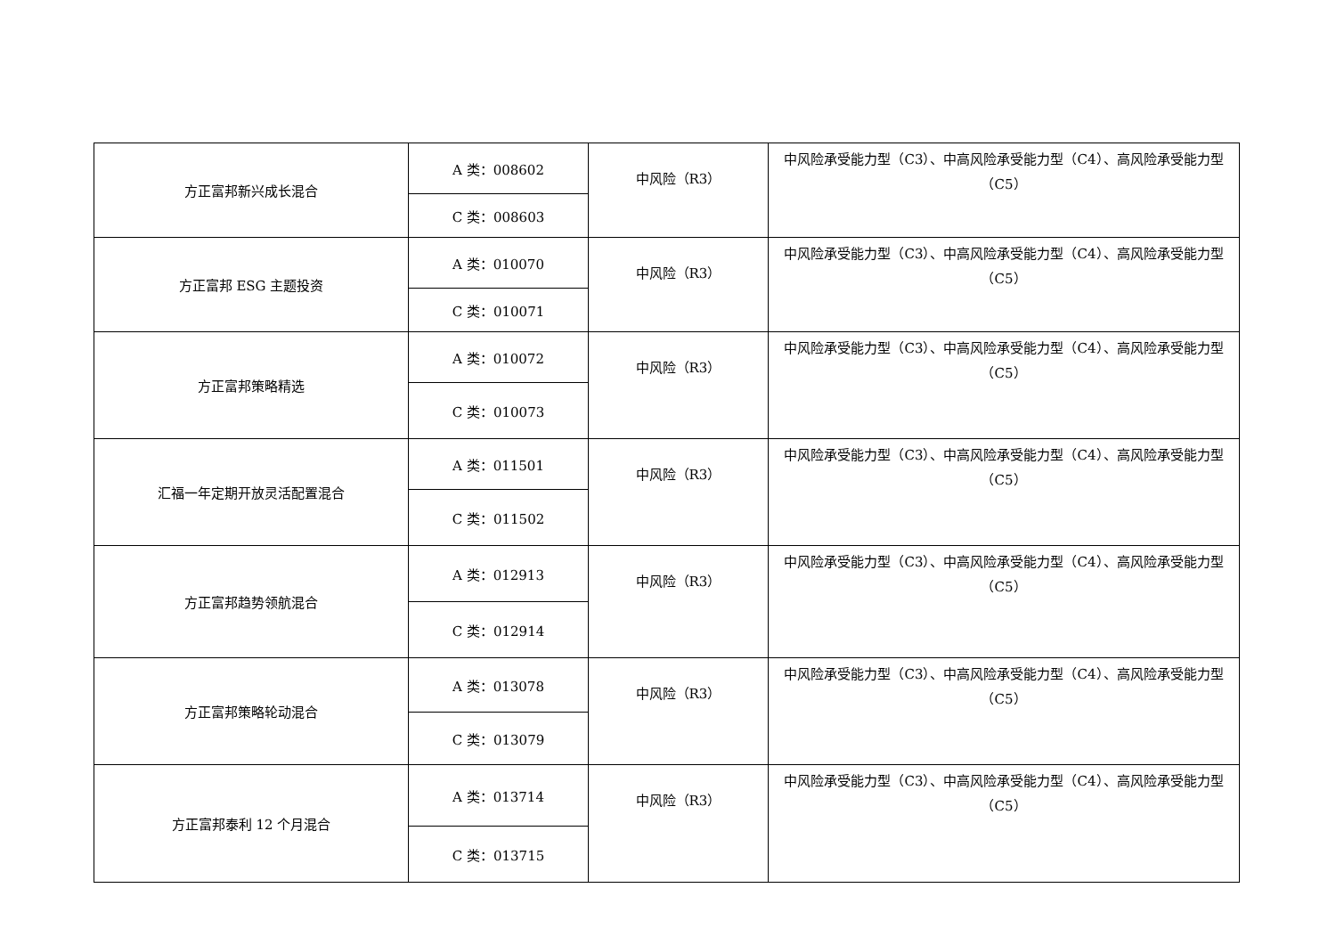| 方正富邦新兴成长混合 | A 类：008602 | 中风险（R3） | 中风险承受能力型（C3）、中高风险承受能力型（C4）、高风险承受能力型（C5） |
| | C 类：008603 | | |
| 方正富邦 ESG 主题投资 | A 类：010070 | 中风险（R3） | 中风险承受能力型（C3）、中高风险承受能力型（C4）、高风险承受能力型（C5） |
| | C 类：010071 | | |
| 方正富邦策略精选 | A 类：010072 | 中风险（R3） | 中风险承受能力型（C3）、中高风险承受能力型（C4）、高风险承受能力型（C5） |
| | C 类：010073 | | |
| 汇福一年定期开放灵活配置混合 | A 类：011501 | 中风险（R3） | 中风险承受能力型（C3）、中高风险承受能力型（C4）、高风险承受能力型（C5） |
| | C 类：011502 | | |
| 方正富邦趋势领航混合 | A 类：012913 | 中风险（R3） | 中风险承受能力型（C3）、中高风险承受能力型（C4）、高风险承受能力型（C5） |
| | C 类：012914 | | |
| 方正富邦策略轮动混合 | A 类：013078 | 中风险（R3） | 中风险承受能力型（C3）、中高风险承受能力型（C4）、高风险承受能力型（C5） |
| | C 类：013079 | | |
| 方正富邦泰利 12 个月混合 | A 类：013714 | 中风险（R3） | 中风险承受能力型（C3）、中高风险承受能力型（C4）、高风险承受能力型（C5） |
| | C 类：013715 | | |